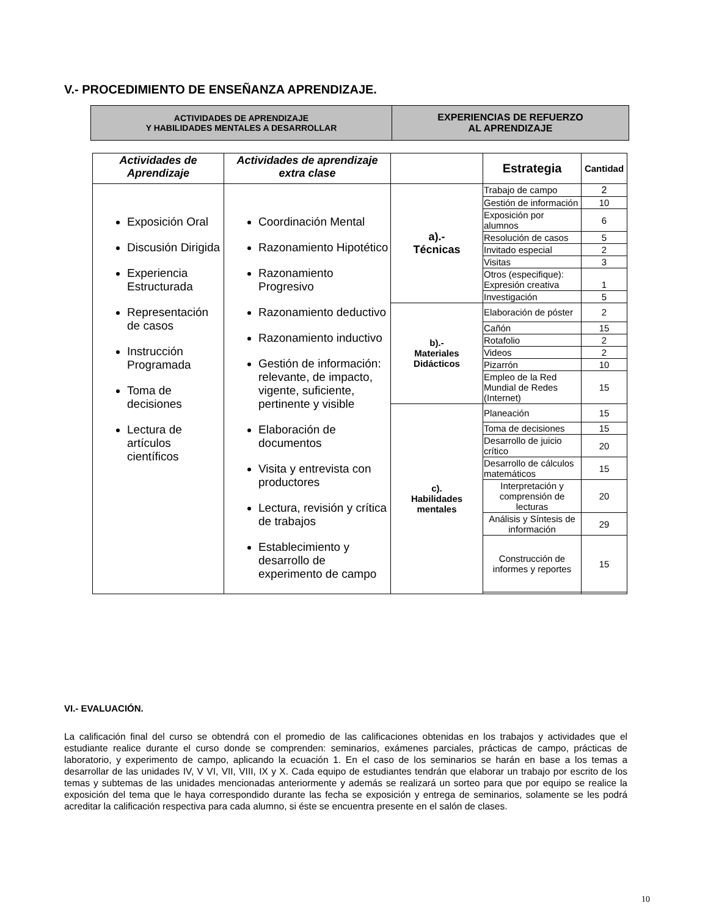V.- PROCEDIMIENTO DE ENSEÑANZA APRENDIZAJE.
| ACTIVIDADES DE APRENDIZAJE Y HABILIDADES MENTALES A DESARROLLAR | EXPERIENCIAS DE REFUERZO AL APRENDIZAJE |
| Actividades de Aprendizaje | Actividades de aprendizaje extra clase | | Estrategia | Cantidad |
| --- | --- | --- | --- | --- |
| Exposición Oral Discusión Dirigida Experiencia Estructurada Representación de casos Instrucción Programada Toma de decisiones Lectura de artículos científicos | Coordinación Mental Razonamiento Hipotético Razonamiento Progresivo Razonamiento deductivo Razonamiento inductivo Gestión de información: relevante, de impacto, vigente, suficiente, pertinente y visible Elaboración de documentos Visita y entrevista con productores Lectura, revisión y crítica de trabajos Establecimiento y desarrollo de experimento de campo | a).- Técnicas | Trabajo de campo | 2 |
| | | | Gestión de información | 10 |
| | | | Exposición por alumnos | 6 |
| | | | Resolución de casos | 5 |
| | | | Invitado especial | 2 |
| | | | Visitas | 3 |
| | | | Otros (especifique): Expresión creativa | 1 |
| | | | Investigación | 5 |
| | | b).- Materiales Didácticos | Elaboración de póster | 2 |
| | | | Cañón | 15 |
| | | | Rotafolio | 2 |
| | | | Videos | 2 |
| | | | Pizarrón | 10 |
| | | | Empleo de la Red Mundial de Redes (Internet) | 15 |
| | | c). Habilidades mentales | Planeación | 15 |
| | | | Toma de decisiones | 15 |
| | | | Desarrollo de juicio crítico | 20 |
| | | | Desarrollo de cálculos matemáticos | 15 |
| | | | Interpretación y comprensión de lecturas | 20 |
| | | | Análisis y Síntesis de información | 29 |
| | | | Construcción de informes y reportes | 15 |
VI.- EVALUACIÓN.
La calificación final del curso se obtendrá con el promedio de las calificaciones obtenidas en los trabajos y actividades que el estudiante realice durante el curso donde se comprenden: seminarios, exámenes parciales, prácticas de campo, prácticas de laboratorio, y experimento de campo, aplicando la ecuación 1. En el caso de los seminarios se harán en base a los temas a desarrollar de las unidades IV, V VI, VII, VIII, IX y X. Cada equipo de estudiantes tendrán que elaborar un trabajo por escrito de los temas y subtemas de las unidades mencionadas anteriormente y además se realizará un sorteo para que por equipo se realice la exposición del tema que le haya correspondido durante las fecha se exposición y entrega de seminarios, solamente se les podrá acreditar la calificación respectiva para cada alumno, si éste se encuentra presente en el salón de clases.
10